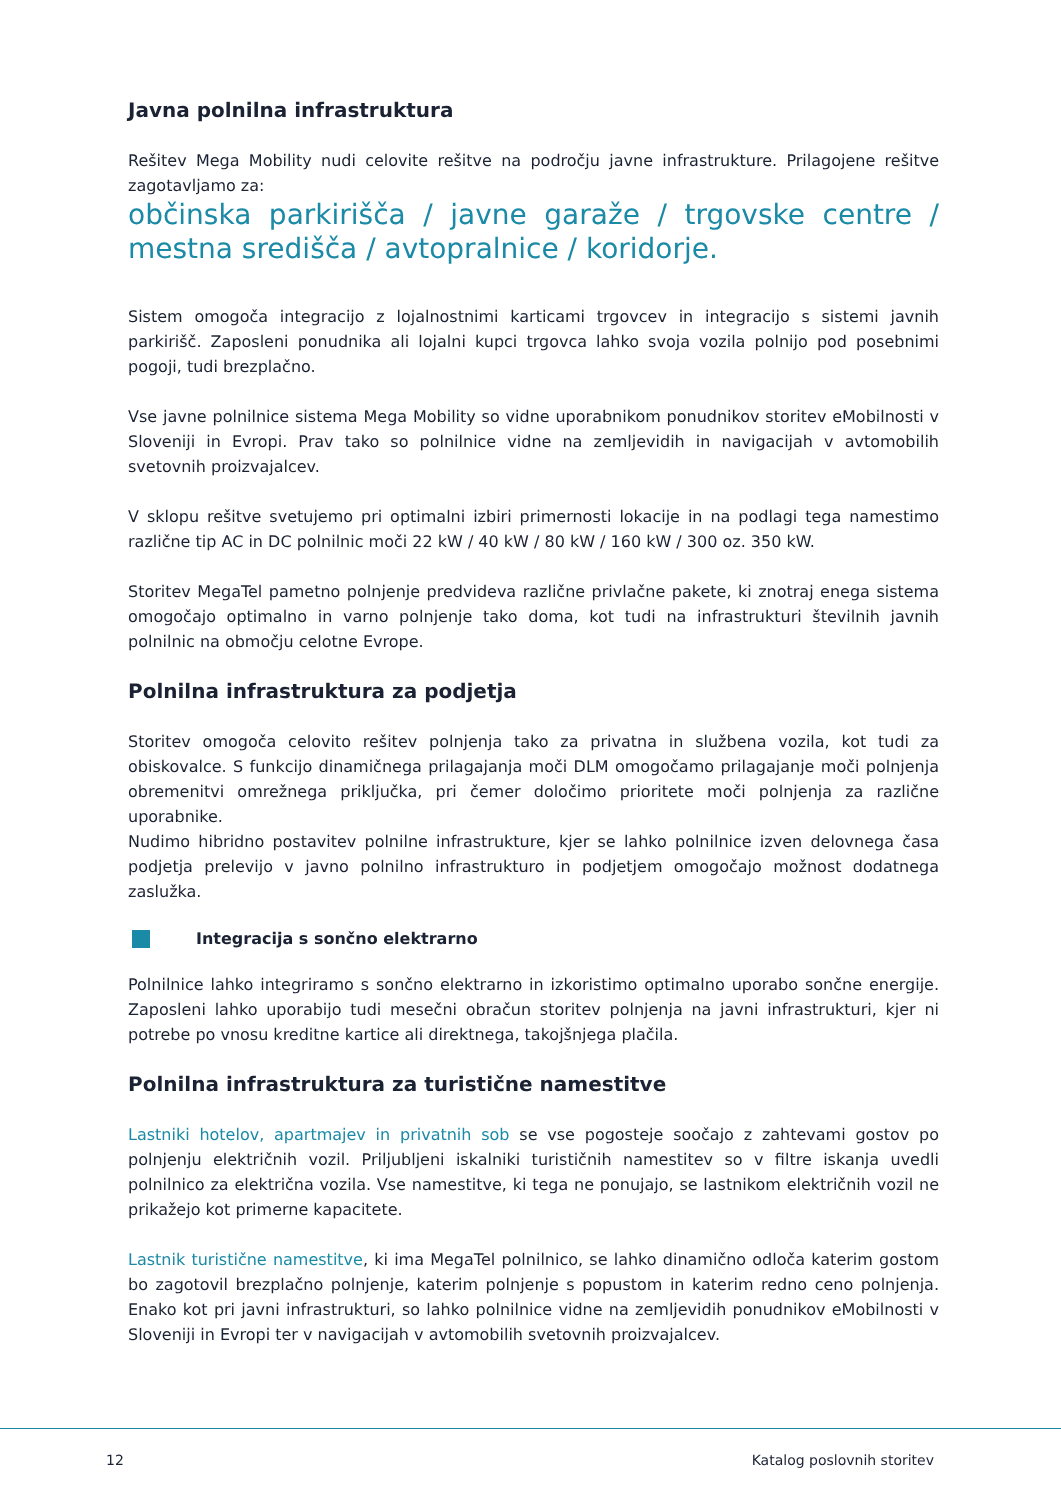Javna polnilna infrastruktura
Rešitev Mega Mobility nudi celovite rešitve na področju javne infrastrukture. Prilagojene rešitve zagotavljamo za:
občinska parkirišča / javne garaže / trgovske centre / mestna središča / avtopralnice / koridorje.
Sistem omogoča integracijo z lojalnostnimi karticami trgovcev in integracijo s sistemi javnih parkirišč. Zaposleni ponudnika ali lojalni kupci trgovca lahko svoja vozila polnijo pod posebnimi pogoji, tudi brezplačno.
Vse javne polnilnice sistema Mega Mobility so vidne uporabnikom ponudnikov storitev eMobilnosti v Sloveniji in Evropi. Prav tako so polnilnice vidne na zemljevidih in navigacijah v avtomobilih svetovnih proizvajalcev.
V sklopu rešitve svetujemo pri optimalni izbiri primernosti lokacije in na podlagi tega namestimo različne tip AC in DC polnilnic moči 22 kW / 40 kW / 80 kW / 160 kW / 300 oz. 350 kW.
Storitev MegaTel pametno polnjenje predvideva različne privlačne pakete, ki znotraj enega sistema omogočajo optimalno in varno polnjenje tako doma, kot tudi na infrastrukturi številnih javnih polnilnic na območju celotne Evrope.
Polnilna infrastruktura za podjetja
Storitev omogoča celovito rešitev polnjenja tako za privatna in službena vozila, kot tudi za obiskovalce. S funkcijo dinamičnega prilagajanja moči DLM omogočamo prilagajanje moči polnjenja obremenitvi omrežnega priključka, pri čemer določimo prioritete moči polnjenja za različne uporabnike.
Nudimo hibridno postavitev polnilne infrastrukture, kjer se lahko polnilnice izven delovnega časa podjetja prelevijo v javno polnilno infrastrukturo in podjetjem omogočajo možnost dodatnega zaslužka.
Integracija s sončno elektrarno
Polnilnice lahko integriramo s sončno elektrarno in izkoristimo optimalno uporabo sončne energije. Zaposleni lahko uporabijo tudi mesečni obračun storitev polnjenja na javni infrastrukturi, kjer ni potrebe po vnosu kreditne kartice ali direktnega, takojšnjega plačila.
Polnilna infrastruktura za turistične namestitve
Lastniki hotelov, apartmajev in privatnih sob se vse pogosteje soočajo z zahtevami gostov po polnjenju električnih vozil. Priljubljeni iskalniki turističnih namestitev so v filtre iskanja uvedli polnilnico za električna vozila. Vse namestitve, ki tega ne ponujajo, se lastnikom električnih vozil ne prikažejo kot primerne kapacitete.
Lastnik turistične namestitve, ki ima MegaTel polnilnico, se lahko dinamično odloča katerim gostom bo zagotovil brezplačno polnjenje, katerim polnjenje s popustom in katerim redno ceno polnjenja. Enako kot pri javni infrastrukturi, so lahko polnilnice vidne na zemljevidih ponudnikov eMobilnosti v Sloveniji in Evropi ter v navigacijah v avtomobilih svetovnih proizvajalcev.
12 Katalog poslovnih storitev